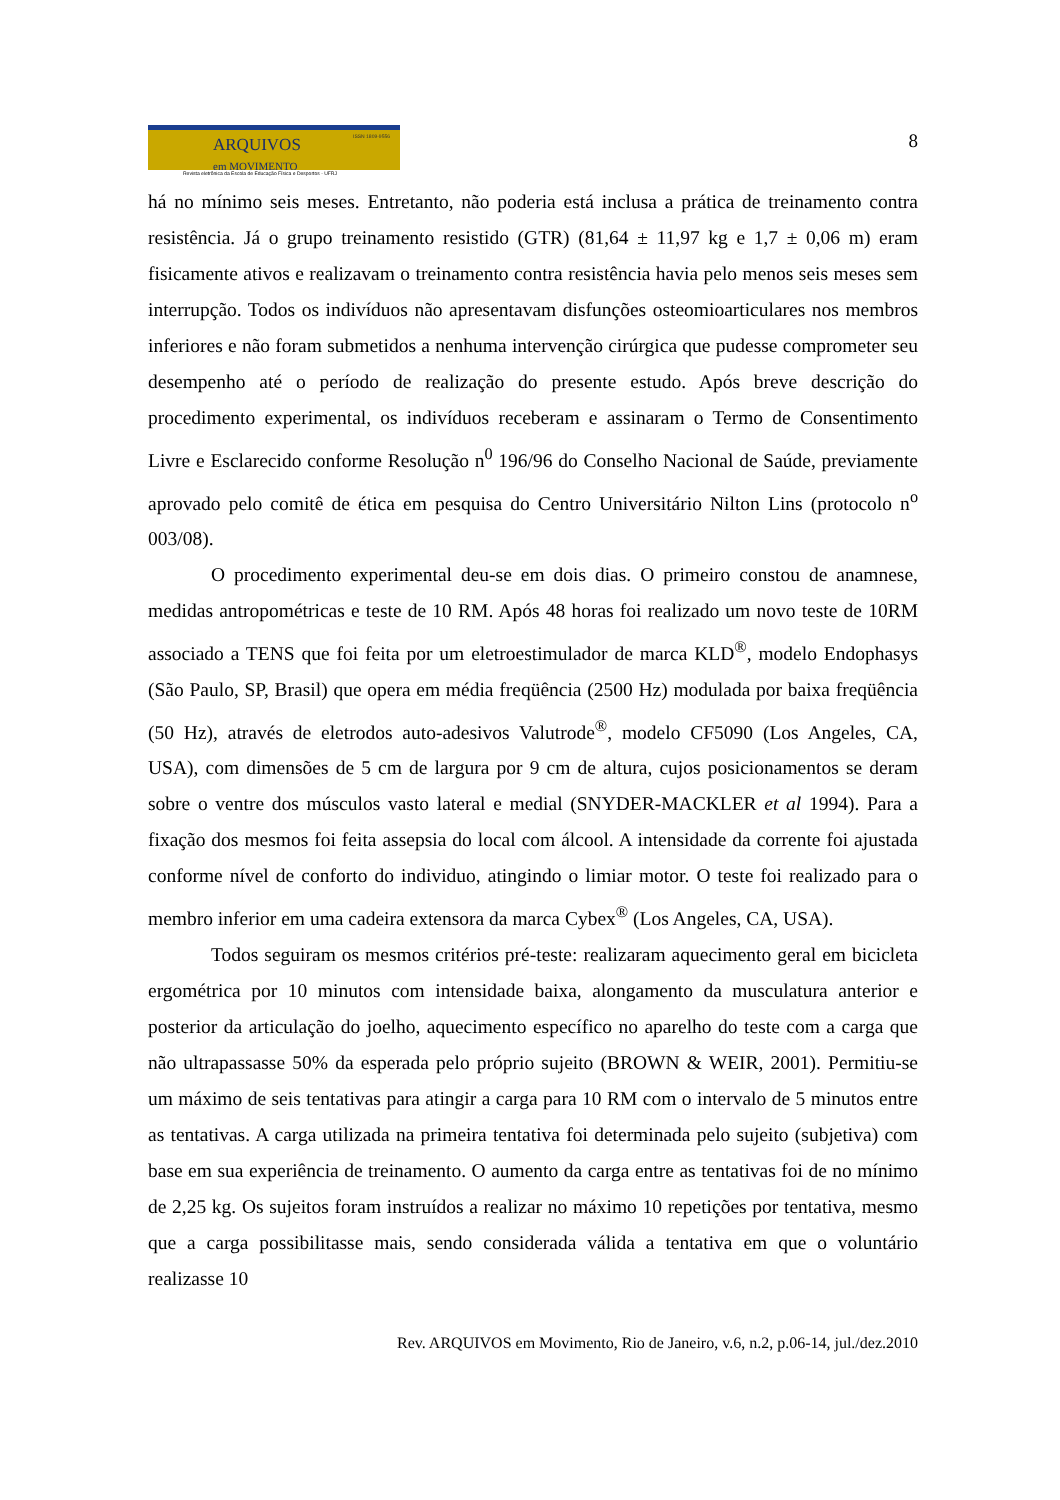ARQUIVOS
em MOVIMENTO
ISSN 1809-9556
Revista eletrônica da Escola de Educação Física e Desportos - UFRJ
8
há no mínimo seis meses. Entretanto, não poderia está inclusa a prática de treinamento contra resistência. Já o grupo treinamento resistido (GTR) (81,64 ± 11,97 kg e 1,7 ± 0,06 m) eram fisicamente ativos e realizavam o treinamento contra resistência havia pelo menos seis meses sem interrupção. Todos os indivíduos não apresentavam disfunções osteomioarticulares nos membros inferiores e não foram submetidos a nenhuma intervenção cirúrgica que pudesse comprometer seu desempenho até o período de realização do presente estudo. Após breve descrição do procedimento experimental, os indivíduos receberam e assinaram o Termo de Consentimento Livre e Esclarecido conforme Resolução n<sup>0</sup> 196/96 do Conselho Nacional de Saúde, previamente aprovado pelo comitê de ética em pesquisa do Centro Universitário Nilton Lins (protocolo n<sup>o</sup> 003/08).
O procedimento experimental deu-se em dois dias. O primeiro constou de anamnese, medidas antropométricas e teste de 10 RM. Após 48 horas foi realizado um novo teste de 10RM associado a TENS que foi feita por um eletroestimulador de marca KLD<sup>®</sup>, modelo Endophasys (São Paulo, SP, Brasil) que opera em média freqüência (2500 Hz) modulada por baixa freqüência (50 Hz), através de eletrodos auto-adesivos Valutrode<sup>®</sup>, modelo CF5090 (Los Angeles, CA, USA), com dimensões de 5 cm de largura por 9 cm de altura, cujos posicionamentos se deram sobre o ventre dos músculos vasto lateral e medial (SNYDER-MACKLER et al 1994). Para a fixação dos mesmos foi feita assepsia do local com álcool. A intensidade da corrente foi ajustada conforme nível de conforto do individuo, atingindo o limiar motor. O teste foi realizado para o membro inferior em uma cadeira extensora da marca Cybex<sup>®</sup> (Los Angeles, CA, USA).
Todos seguiram os mesmos critérios pré-teste: realizaram aquecimento geral em bicicleta ergométrica por 10 minutos com intensidade baixa, alongamento da musculatura anterior e posterior da articulação do joelho, aquecimento específico no aparelho do teste com a carga que não ultrapassasse 50% da esperada pelo próprio sujeito (BROWN & WEIR, 2001). Permitiu-se um máximo de seis tentativas para atingir a carga para 10 RM com o intervalo de 5 minutos entre as tentativas. A carga utilizada na primeira tentativa foi determinada pelo sujeito (subjetiva) com base em sua experiência de treinamento. O aumento da carga entre as tentativas foi de no mínimo de 2,25 kg. Os sujeitos foram instruídos a realizar no máximo 10 repetições por tentativa, mesmo que a carga possibilitasse mais, sendo considerada válida a tentativa em que o voluntário realizasse 10
Rev. ARQUIVOS em Movimento, Rio de Janeiro, v.6, n.2, p.06-14, jul./dez.2010